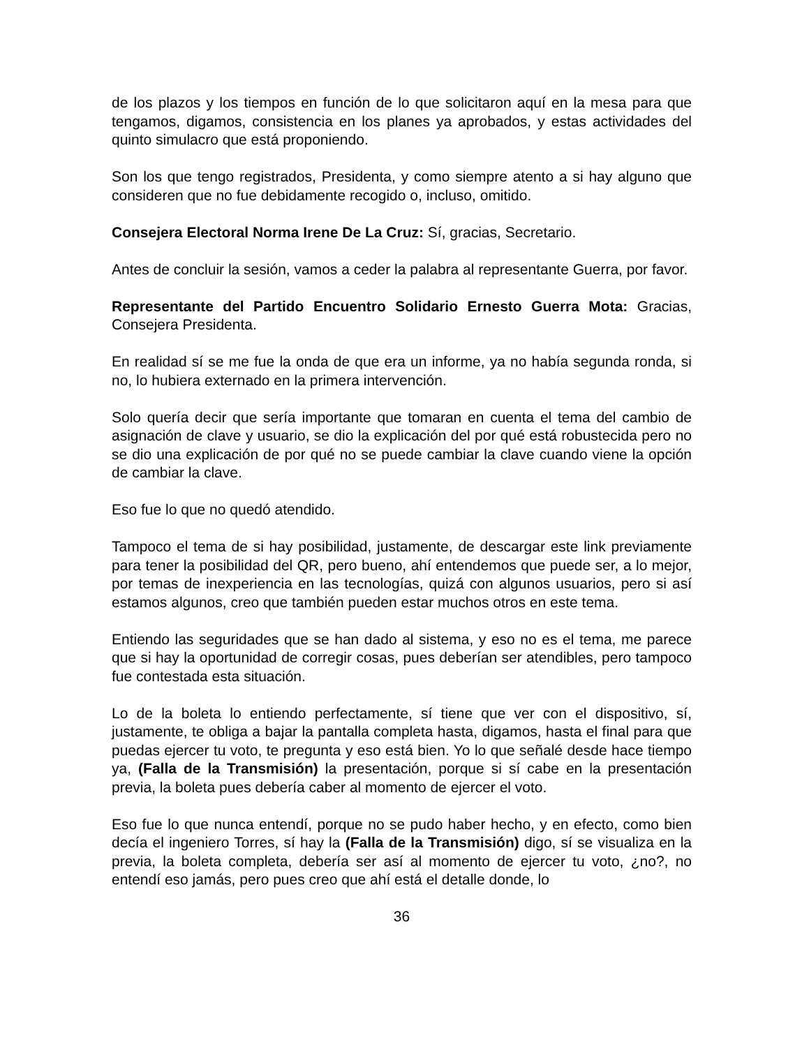de los plazos y los tiempos en función de lo que solicitaron aquí en la mesa para que tengamos, digamos, consistencia en los planes ya aprobados, y estas actividades del quinto simulacro que está proponiendo.
Son los que tengo registrados, Presidenta, y como siempre atento a si hay alguno que consideren que no fue debidamente recogido o, incluso, omitido.
Consejera Electoral Norma Irene De La Cruz: Sí, gracias, Secretario.
Antes de concluir la sesión, vamos a ceder la palabra al representante Guerra, por favor.
Representante del Partido Encuentro Solidario Ernesto Guerra Mota: Gracias, Consejera Presidenta.
En realidad sí se me fue la onda de que era un informe, ya no había segunda ronda, si no, lo hubiera externado en la primera intervención.
Solo quería decir que sería importante que tomaran en cuenta el tema del cambio de asignación de clave y usuario, se dio la explicación del por qué está robustecida pero no se dio una explicación de por qué no se puede cambiar la clave cuando viene la opción de cambiar la clave.
Eso fue lo que no quedó atendido.
Tampoco el tema de si hay posibilidad, justamente, de descargar este link previamente para tener la posibilidad del QR, pero bueno, ahí entendemos que puede ser, a lo mejor, por temas de inexperiencia en las tecnologías, quizá con algunos usuarios, pero si así estamos algunos, creo que también pueden estar muchos otros en este tema.
Entiendo las seguridades que se han dado al sistema, y eso no es el tema, me parece que si hay la oportunidad de corregir cosas, pues deberían ser atendibles, pero tampoco fue contestada esta situación.
Lo de la boleta lo entiendo perfectamente, sí tiene que ver con el dispositivo, sí, justamente, te obliga a bajar la pantalla completa hasta, digamos, hasta el final para que puedas ejercer tu voto, te pregunta y eso está bien. Yo lo que señalé desde hace tiempo ya, (Falla de la Transmisión) la presentación, porque si sí cabe en la presentación previa, la boleta pues debería caber al momento de ejercer el voto.
Eso fue lo que nunca entendí, porque no se pudo haber hecho, y en efecto, como bien decía el ingeniero Torres, sí hay la (Falla de la Transmisión) digo, sí se visualiza en la previa, la boleta completa, debería ser así al momento de ejercer tu voto, ¿no?, no entendí eso jamás, pero pues creo que ahí está el detalle donde, lo
36